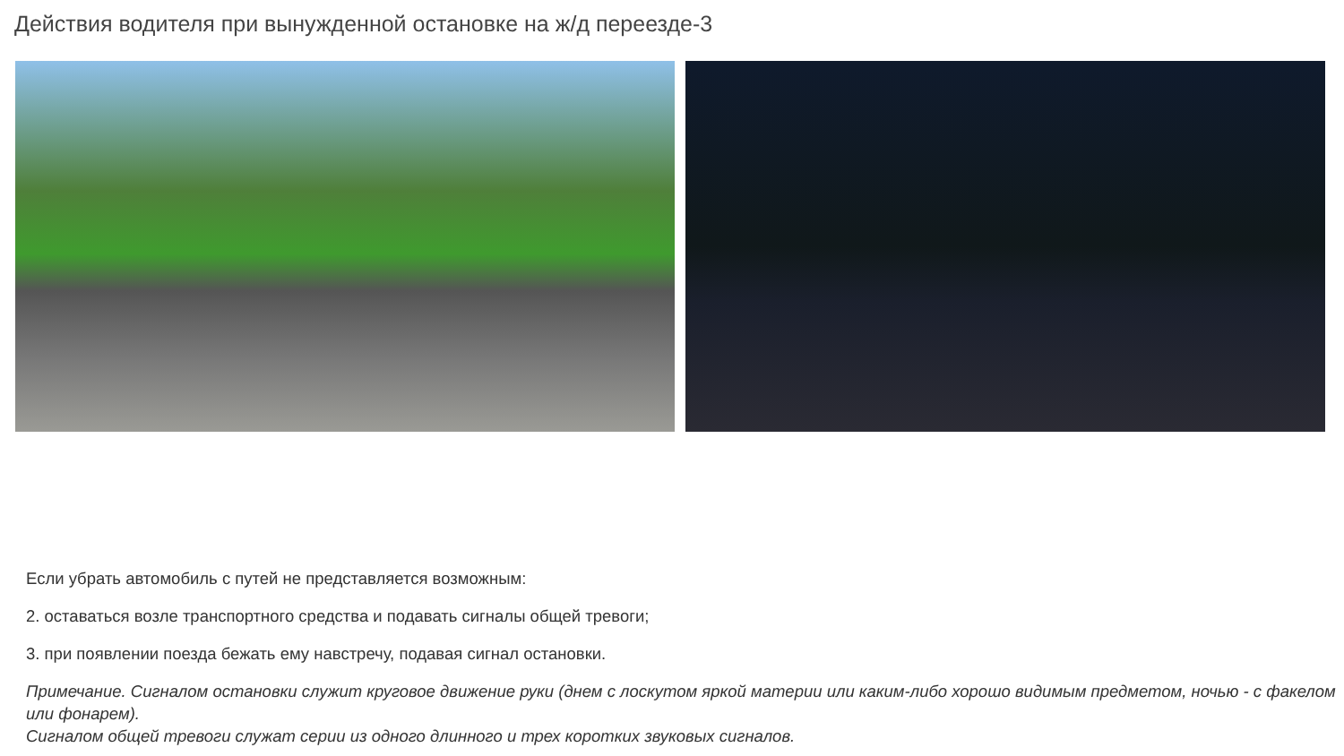Действия водителя при вынужденной остановке на ж/д переезде-3
Если убрать автомобиль с путей не представляется возможным:
2. оставаться возле транспортного средства и подавать сигналы общей тревоги;
3. при появлении поезда бежать ему навстречу, подавая сигнал остановки.
Примечание. Сигналом остановки служит круговое движение руки (днем с лоскутом яркой материи или каким-либо хорошо видимым предметом, ночью - с факелом или фонарем).
Сигналом общей тревоги служат серии из одного длинного и трех коротких звуковых сигналов.